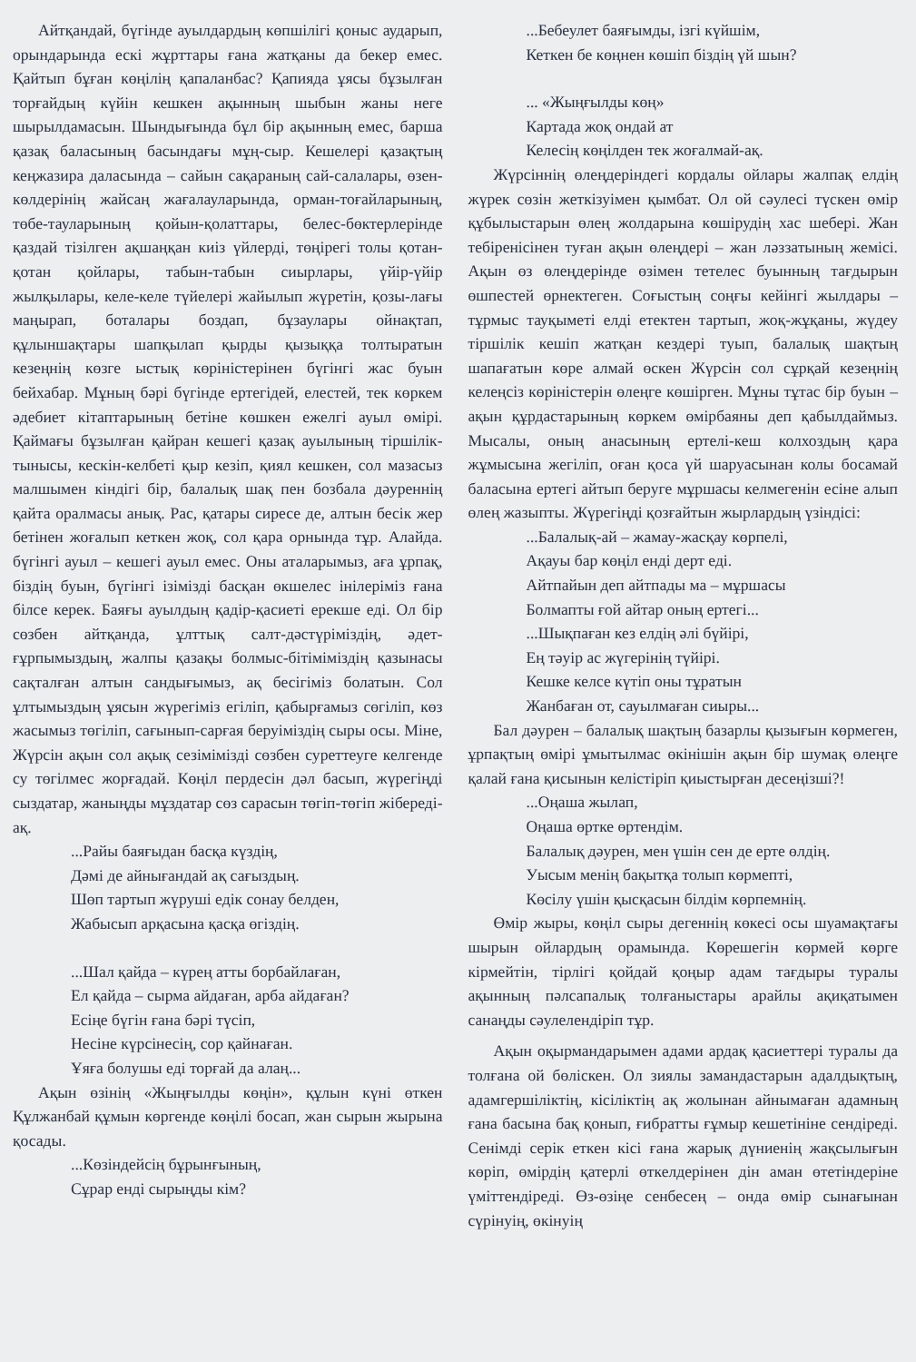Айтқандай, бүгінде ауылдардың көпшілігі қоныс аударып, орындарында ескі жұрттары ғана жатқаны да бекер емес. Қайтып бұған көңілің қапаланбас? Қапияда ұясы бұзылған торғайдың күйін кешкен ақынның шыбын жаны неге шырылдамасын. Шындығында бұл бір ақынның емес, барша қазақ баласының басындағы мұң-сыр. Кешелері қазақтың кеңжазира даласында – сайын сақараның сай-салалары, өзен-көлдерінің жайсаң жағалауларында, орман-тоғайларының, төбе-тауларының қойын-қолаттары, белес-бөктерлерінде қаздай тізілген ақшаңқан киіз үйлерді, төңірегі толы қотан-қотан қойлары, табын-табын сиырлары, үйір-үйір жылқылары, келе-келе түйелері жайылып жүретін, қозы-лағы маңырап, боталары боздап, бұзаулары ойнақтап, құлыншақтары шапқылап қырды қызыққа толтыратын кезеңнің көзге ыстық көріністерінен бүгінгі жас буын бейхабар. Мұның бәрі бүгінде ертегідей, елестей, тек көркем әдебиет кітаптарының бетіне көшкен ежелгі ауыл өмірі. Қаймағы бұзылған қайран кешегі қазақ ауылының тіршілік-тынысы, кескін-келбеті қыр кезіп, қиял кешкен, сол мазасыз малшымен кіндігі бір, балалық шақ пен бозбала дәуреннің қайта оралмасы анық. Рас, қатары сиресе де, алтын бесік жер бетінен жоғалып кеткен жоқ, сол қара орнында тұр. Алайда. бүгінгі ауыл – кешегі ауыл емес. Оны аталарымыз, аға ұрпақ, біздің буын, бүгінгі ізімізді басқан өкшелес інілеріміз ғана білсе керек. Баяғы ауылдың қадір-қасиеті ерекше еді. Ол бір сөзбен айтқанда, ұлттық салт-дәстүріміздің, әдет-ғұрпымыздың, жалпы қазақы болмыс-бітіміміздің қазынасы сақталған алтын сандығымыз, ақ бесігіміз болатын. Сол ұлтымыздың ұясын жүрегіміз егіліп, қабырғамыз сөгіліп, көз жасымыз төгіліп, сағынып-сарғая беруіміздің сыры осы. Міне, Жүрсін ақын сол ақық сезімімізді сөзбен суреттеуге келгенде су төгілмес жорғадай. Көңіл пердесін дәл басып, жүрегіңді сыздатар, жаныңды мұздатар сөз сарасын төгіп-төгіп жібереді-ақ.
...Райы баяғыдан басқа күздің,
Дәмі де айнығандай ақ сағыздың.
Шөп тартып жүруші едік сонау белден,
Жабысып арқасына қасқа өгіздің.
...Шал қайда – күрең атты борбайлаған,
Ел қайда – сырма айдаған, арба айдаған?
Есіңе бүгін ғана бәрі түсіп,
Несіне күрсінесің, сор қайнаған.
Ұяға болушы еді торғай да алаң...
Ақын өзінің «Жыңғылды көңін», құлын күні өткен Құлжанбай құмын көргенде көңілі босап, жан сырын жырына қосады.
...Көзіндейсің бұрынғының,
Сұрар енді сырыңды кім?
...Бебеулет баяғымды, ізгі күйшім,
Кеткен бе көңнен көшіп біздің үй шын?
... «Жыңғылды көң»
Картада жоқ ондай ат
Келесің көңілден тек жоғалмай-ақ.
Жүрсіннің өлеңдеріндегі кордалы ойлары жалпақ елдің жүрек сөзін жеткізуімен қымбат. Ол ой сәулесі түскен өмір құбылыстарын өлең жолдарына көшірудің хас шебері. Жан тебіренісінен туған ақын өлеңдері – жан ләззатының жемісі. Ақын өз өлеңдерінде өзімен тетелес буынның тағдырын өшпестей өрнектеген. Соғыстың соңғы кейінгі жылдары – тұрмыс тауқыметі елді етектен тартып, жоқ-жұқаны, жүдеу тіршілік кешіп жатқан кездері туып, балалық шақтың шапағатын көре алмай өскен Жүрсін сол сұрқай кезеңнің келеңсіз көріністерін өлеңге көшірген. Мұны тұтас бір буын – ақын құрдастарының көркем өмірбаяны деп қабылдаймыз. Мысалы, оның анасының ертелі-кеш колхоздың қара жұмысына жегіліп, оған қоса үй шаруасынан колы босамай баласына ертегі айтып беруге мұршасы келмегенін есіне алып өлең жазыпты. Жүрегіңді қозғайтын жырлардың үзіндісі:
...Балалық-ай – жамау-жасқау көрпелі,
Ақауы бар көңіл енді дерт еді.
Айтпайын деп айтпады ма – мұршасы
Болмапты ғой айтар оның ертегі...
...Шықпаған кез елдің әлі бүйірі,
Ең тәуір ас жүгерінің түйірі.
Кешке келсе күтіп оны тұратын
Жанбаған от, сауылмаған сиыры...
Бал дәурен – балалық шақтың базарлы қызығын көрмеген, ұрпақтың өмірі ұмытылмас өкінішін ақын бір шумақ өлеңге қалай ғана қисынын келістіріп қиыстырған десеңізші?!
...Оңаша жылап,
Оңаша өртке өртендім.
Балалық дәурен, мен үшін сен де ерте өлдің.
Уысым менің бақытқа толып көрмепті,
Көсілу үшін қысқасын білдім көрпемнің.
Өмір жыры, көңіл сыры дегеннің көкесі осы шуамақтағы шырын ойлардың орамында. Көрешегін көрмей көрге кірмейтін, тірлігі қойдай қоңыр адам тағдыры туралы ақынның пәлсапалық толғаныстары арайлы ақиқатымен санаңды сәулелендіріп тұр.
Ақын оқырмандарымен адами ардақ қасиеттері туралы да толғана ой бөліскен. Ол зиялы замандастарын адалдықтың, адамгершіліктің, кісіліктің ақ жолынан айнымаған адамның ғана басына бақ қонып, ғибратты ғұмыр кешетініне сендіреді. Сенімді серік еткен кісі ғана жарық дүниенің жақсылығын көріп, өмірдің қатерлі өткелдерінен дін аман өтетіндеріне үміттендіреді. Өз-өзіңе сенбесең – онда өмір сынағынан сүрінуің, өкінуің